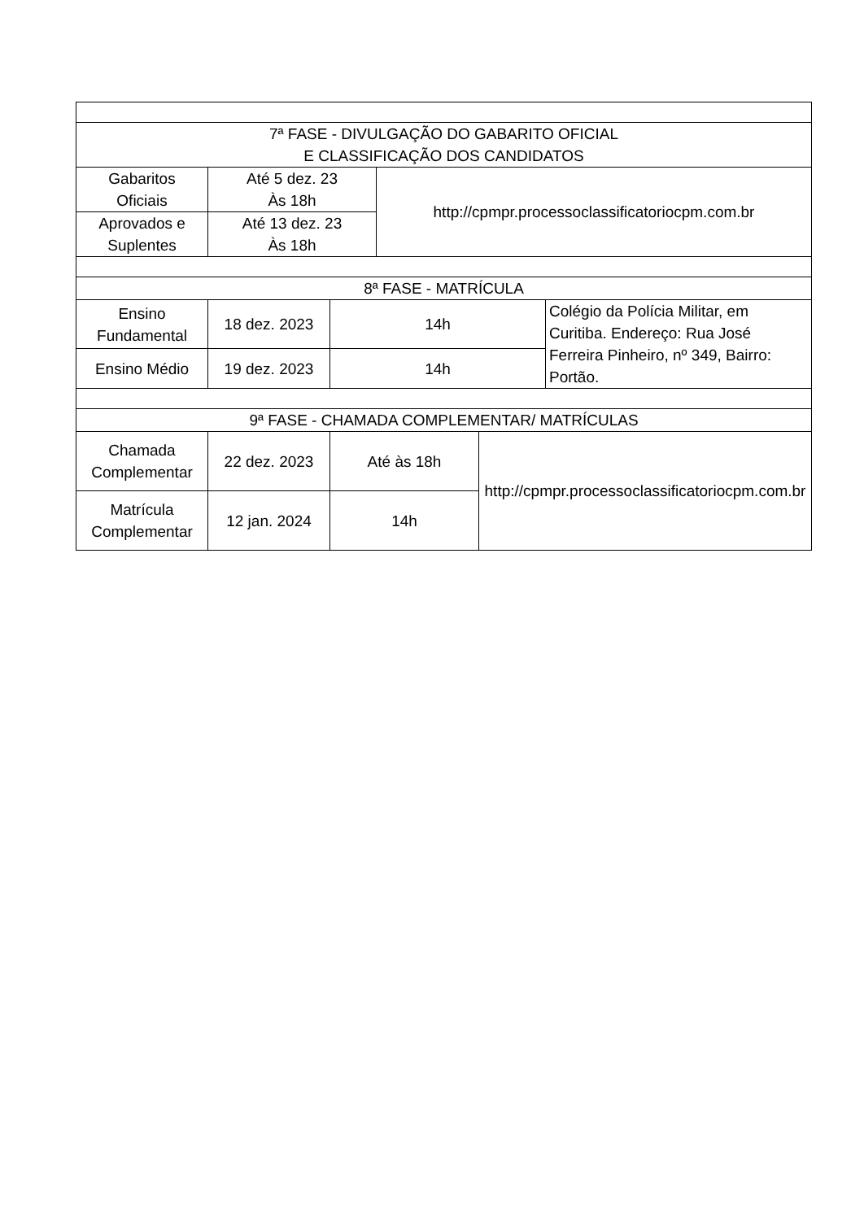| 7ª FASE - DIVULGAÇÃO DO GABARITO OFICIAL E CLASSIFICAÇÃO DOS CANDIDATOS | | | | | |
| Gabaritos Oficiais | Até 5 dez. 23 Às 18h | | http://cpmpr.processoclassificatoriocpm.com.br | | |
| Aprovados e Suplentes | Até 13 dez. 23 Às 18h | | | | |
| 8ª FASE - MATRÍCULA | | | | | |
| Ensino Fundamental | 18 dez. 2023 | 14h | | | Colégio da Polícia Militar, em Curitiba. Endereço: Rua José Ferreira Pinheiro, nº 349, Bairro: Portão. |
| Ensino Médio | 19 dez. 2023 | 14h | | | |
| 9ª FASE - CHAMADA COMPLEMENTAR/ MATRÍCULAS | | | | | |
| Chamada Complementar | 22 dez. 2023 | Até às 18h | | http://cpmpr.processoclassificatoriocpm.com.br | |
| Matrícula Complementar | 12 jan. 2024 | 14h | | | |